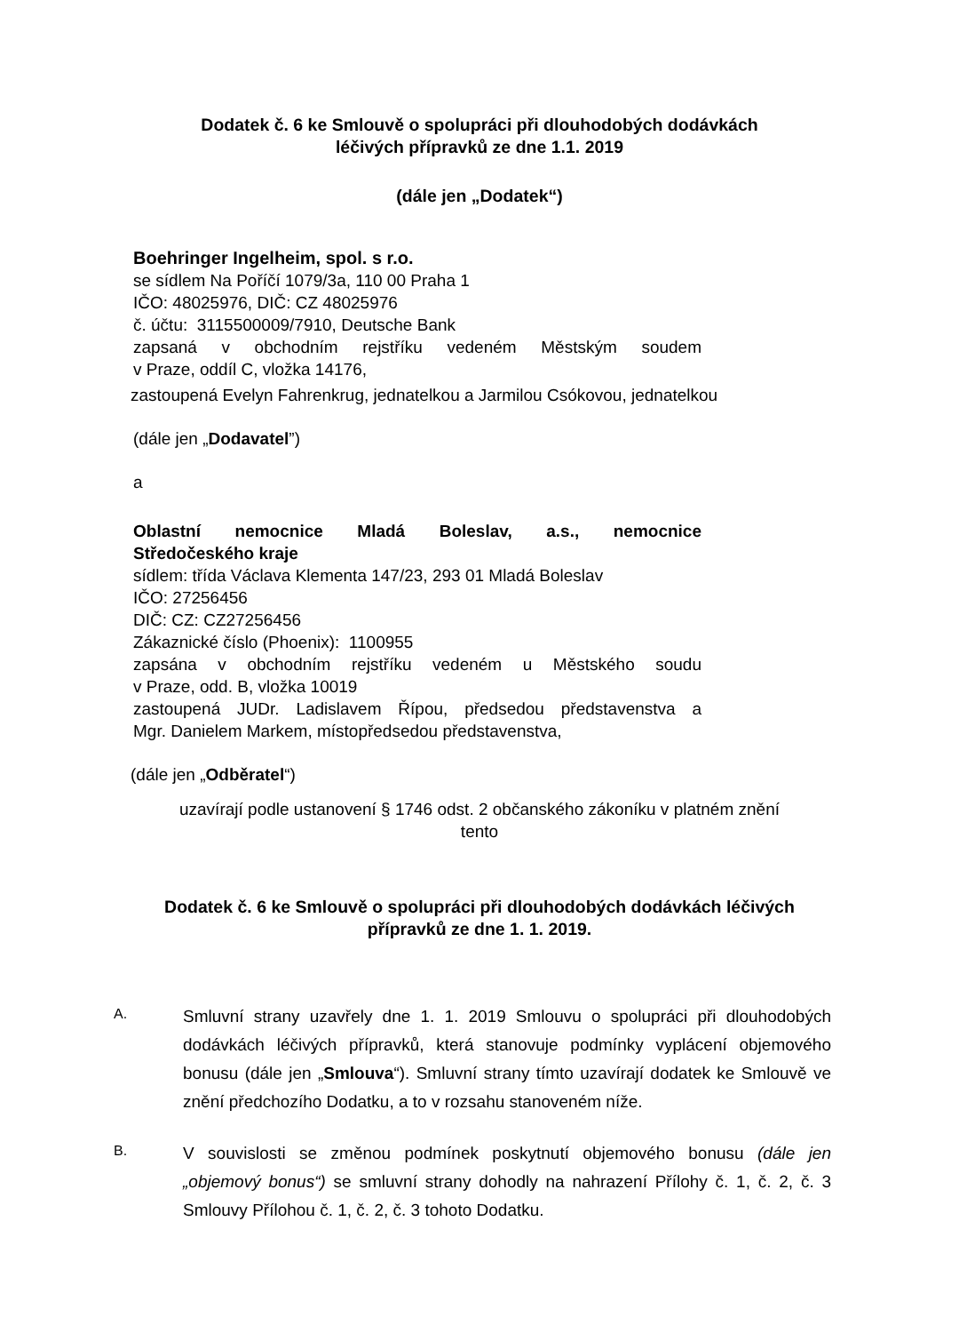Dodatek č. 6 ke Smlouvě o spolupráci při dlouhodobých dodávkách
léčivých přípravků ze dne 1.1. 2019
(dále jen „Dodatek“)
Boehringer Ingelheim, spol. s r.o.
se sídlem Na Poříčí 1079/3a, 110 00 Praha 1
IČO: 48025976, DIČ: CZ 48025976
č. účtu: 3115500009/7910, Deutsche Bank
zapsaná v obchodním rejstříku vedeném Městským soudem
v Praze, oddíl C, vložka 14176,
zastoupená Evelyn Fahrenkrug, jednatelkou a Jarmilou Csókovou, jednatelkou
(dále jen „Dodavatel”)
a
Oblastní nemocnice Mladá Boleslav, a.s., nemocnice
Středočeského kraje
sídlem: třída Václava Klementa 147/23, 293 01 Mladá Boleslav
IČO: 27256456
DIČ: CZ: CZ27256456
Zákaznické číslo (Phoenix): 1100955
zapsána v obchodním rejstříku vedeném u Městského soudu
v Praze, odd. B, vložka 10019
zastoupená JUDr. Ladislavem Řípou, předsedou představenstva a
Mgr. Danielem Markem, místopředsedou představenstva,
(dále jen „Odběratel“)
uzavírají podle ustanovení § 1746 odst. 2 občanského zákoníku v platném znění
tento
Dodatek č. 6 ke Smlouvě o spolupráci při dlouhodobých dodávkách léčivých
přípravků ze dne 1. 1. 2019.
A.
Smluvní strany uzavřely dne 1. 1. 2019 Smlouvu o spolupráci při dlouhodobých dodávkách léčivých přípravků, která stanovuje podmínky vyplácení objemového bonusu (dále jen „Smlouva“). Smluvní strany tímto uzavírají dodatek ke Smlouvě ve znění předchozího Dodatku, a to v rozsahu stanoveném níže.
B.
V souvislosti se změnou podmínek poskytnutí objemového bonusu (dále jen „objemový bonus“) se smluvní strany dohodly na nahrazení Přílohy č. 1, č. 2, č. 3 Smlouvy Přílohou č. 1, č. 2, č. 3 tohoto Dodatku.